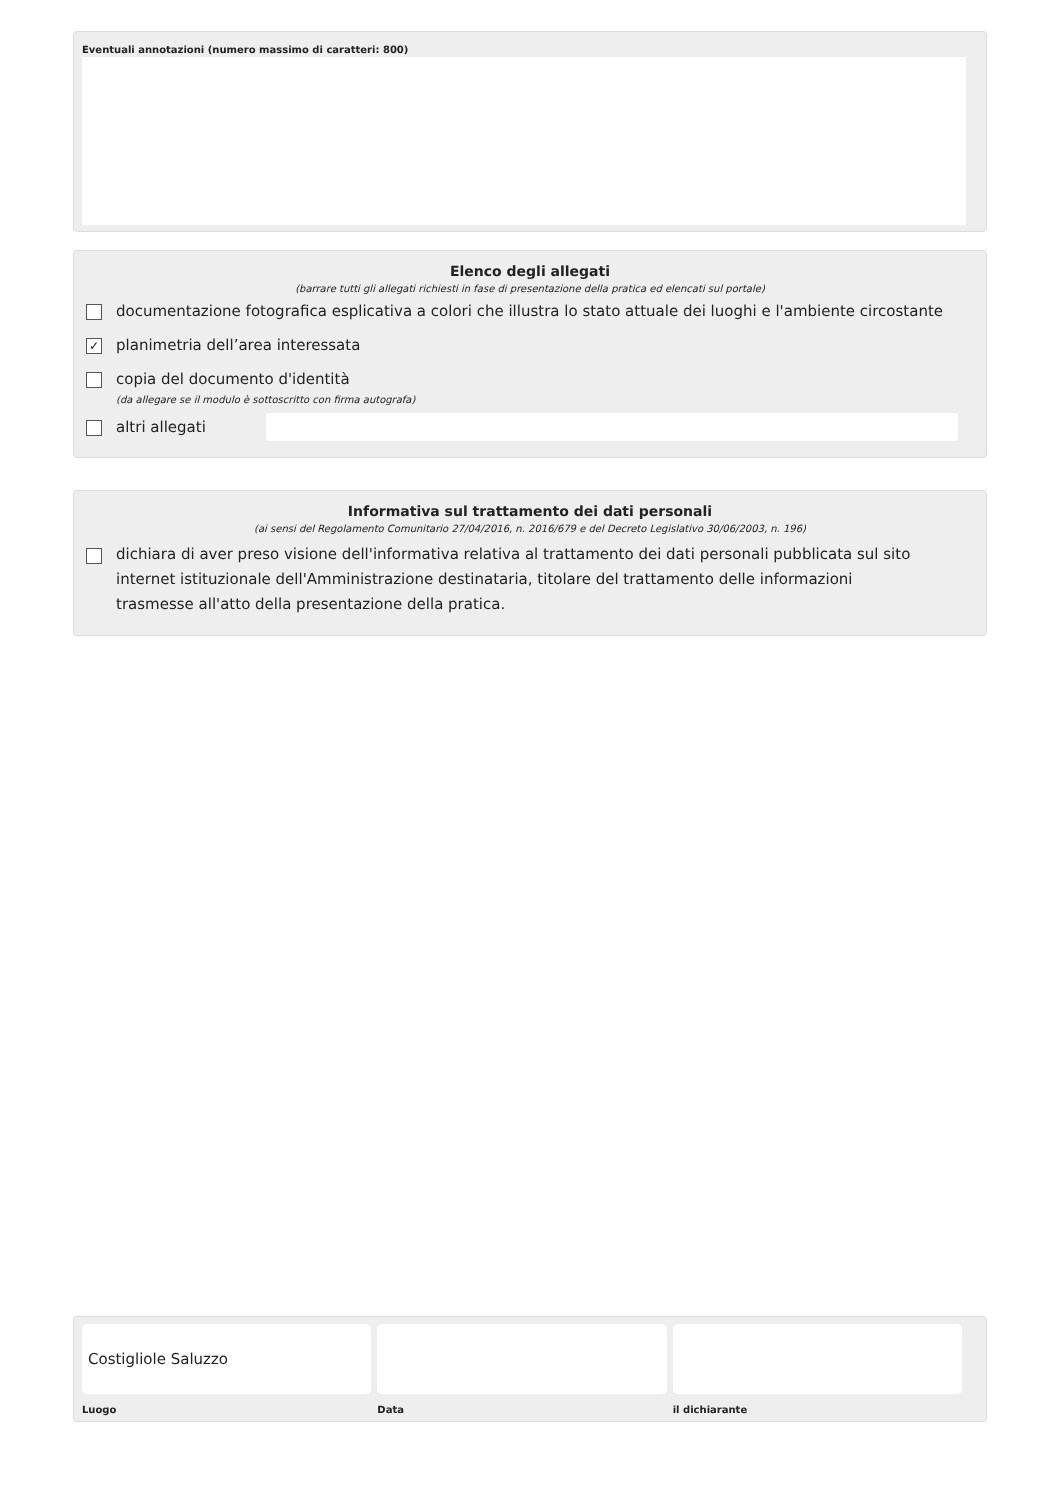Eventuali annotazioni (numero massimo di caratteri: 800)
Elenco degli allegati
(barrare tutti gli allegati richiesti in fase di presentazione della pratica ed elencati sul portale)
documentazione fotografica esplicativa a colori che illustra lo stato attuale dei luoghi e l'ambiente circostante
✓ planimetria dell’area interessata
copia del documento d'identità
(da allegare se il modulo è sottoscritto con firma autografa)
altri allegati
Informativa sul trattamento dei dati personali
(ai sensi del Regolamento Comunitario 27/04/2016, n. 2016/679 e del Decreto Legislativo 30/06/2003, n. 196)
dichiara di aver preso visione dell'informativa relativa al trattamento dei dati personali pubblicata sul sito internet istituzionale dell'Amministrazione destinataria, titolare del trattamento delle informazioni trasmesse all'atto della presentazione della pratica.
Costigliole Saluzzo
Luogo
Data il dichiarante